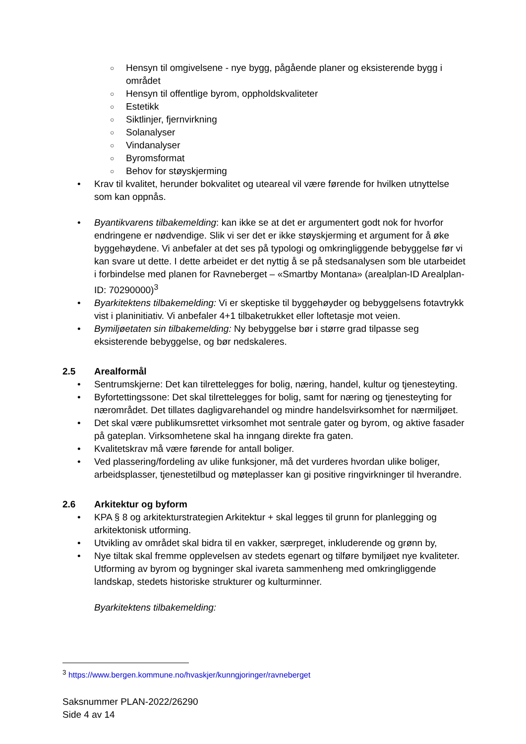○ Hensyn til omgivelsene - nye bygg, pågående planer og eksisterende bygg i området
○ Hensyn til offentlige byrom, oppholdskvaliteter
○ Estetikk
○ Siktlinjer, fjernvirkning
○ Solanalyser
○ Vindanalyser
○ Byromsformat
○ Behov for støyskjerming
• Krav til kvalitet, herunder bokvalitet og uteareal vil være førende for hvilken utnyttelse som kan oppnås.
• Byantikvarens tilbakemelding: kan ikke se at det er argumentert godt nok for hvorfor endringene er nødvendige. Slik vi ser det er ikke støyskjerming et argument for å øke byggehøydene. Vi anbefaler at det ses på typologi og omkringliggende bebyggelse før vi kan svare ut dette. I dette arbeidet er det nyttig å se på stedsanalysen som ble utarbeidet i forbindelse med planen for Ravneberget – «Smartby Montana» (arealplan-ID Arealplan-ID: 70290000)<sup>3</sup>
• Byarkitektens tilbakemelding: Vi er skeptiske til byggehøyder og bebyggelsens fotavtrykk vist i planinitiativ. Vi anbefaler 4+1 tilbaketrukket eller loftetasje mot veien.
• Bymiljøetaten sin tilbakemelding: Ny bebyggelse bør i større grad tilpasse seg eksisterende bebyggelse, og bør nedskaleres.
2.5 Arealformål
• Sentrumskjerne: Det kan tilrettelegges for bolig, næring, handel, kultur og tjenesteyting.
• Byfortettingssone: Det skal tilrettelegges for bolig, samt for næring og tjenesteyting for nærområdet. Det tillates dagligvarehandel og mindre handelsvirksomhet for nærmiljøet.
• Det skal være publikumsrettet virksomhet mot sentrale gater og byrom, og aktive fasader på gateplan. Virksomhetene skal ha inngang direkte fra gaten.
• Kvalitetskrav må være førende for antall boliger.
• Ved plassering/fordeling av ulike funksjoner, må det vurderes hvordan ulike boliger, arbeidsplasser, tjenestetilbud og møteplasser kan gi positive ringvirkninger til hverandre.
2.6 Arkitektur og byform
• KPA § 8 og arkitekturstrategien Arkitektur + skal legges til grunn for planlegging og arkitektonisk utforming.
• Utvikling av området skal bidra til en vakker, særpreget, inkluderende og grønn by,
• Nye tiltak skal fremme opplevelsen av stedets egenart og tilføre bymiljøet nye kvaliteter. Utforming av byrom og bygninger skal ivareta sammenheng med omkringliggende landskap, stedets historiske strukturer og kulturminner.
Byarkitektens tilbakemelding:
<sup>3</sup> https://www.bergen.kommune.no/hvaskjer/kunngjoringer/ravneberget
Saksnummer PLAN-2022/26290
Side 4 av 14